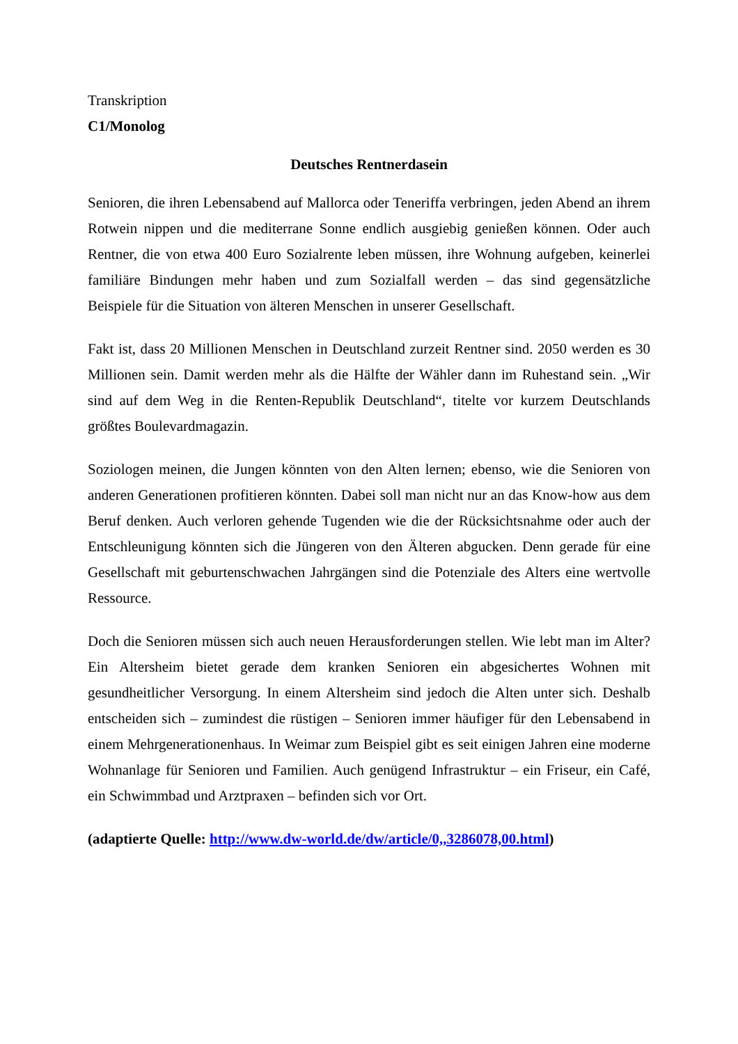Transkription
C1/Monolog
Deutsches Rentnerdasein
Senioren, die ihren Lebensabend auf Mallorca oder Teneriffa verbringen, jeden Abend an ihrem Rotwein nippen und die mediterrane Sonne endlich ausgiebig genießen können. Oder auch Rentner, die von etwa 400 Euro Sozialrente leben müssen, ihre Wohnung aufgeben, keinerlei familiäre Bindungen mehr haben und zum Sozialfall werden – das sind gegensätzliche Beispiele für die Situation von älteren Menschen in unserer Gesellschaft.
Fakt ist, dass 20 Millionen Menschen in Deutschland zurzeit Rentner sind. 2050 werden es 30 Millionen sein. Damit werden mehr als die Hälfte der Wähler dann im Ruhestand sein. „Wir sind auf dem Weg in die Renten-Republik Deutschland“, titelte vor kurzem Deutschlands größtes Boulevardmagazin.
Soziologen meinen, die Jungen könnten von den Alten lernen; ebenso, wie die Senioren von anderen Generationen profitieren könnten. Dabei soll man nicht nur an das Know-how aus dem Beruf denken. Auch verloren gehende Tugenden wie die der Rücksichtsnahme oder auch der Entschleunigung könnten sich die Jüngeren von den Älteren abgucken. Denn gerade für eine Gesellschaft mit geburtenschwachen Jahrgängen sind die Potenziale des Alters eine wertvolle Ressource.
Doch die Senioren müssen sich auch neuen Herausforderungen stellen. Wie lebt man im Alter? Ein Altersheim bietet gerade dem kranken Senioren ein abgesichertes Wohnen mit gesundheitlicher Versorgung. In einem Altersheim sind jedoch die Alten unter sich. Deshalb entscheiden sich – zumindest die rüstigen – Senioren immer häufiger für den Lebensabend in einem Mehrgenerationenhaus. In Weimar zum Beispiel gibt es seit einigen Jahren eine moderne Wohnanlage für Senioren und Familien. Auch genügend Infrastruktur – ein Friseur, ein Café, ein Schwimmbad und Arztpraxen – befinden sich vor Ort.
(adaptierte Quelle: http://www.dw-world.de/dw/article/0,,3286078,00.html)